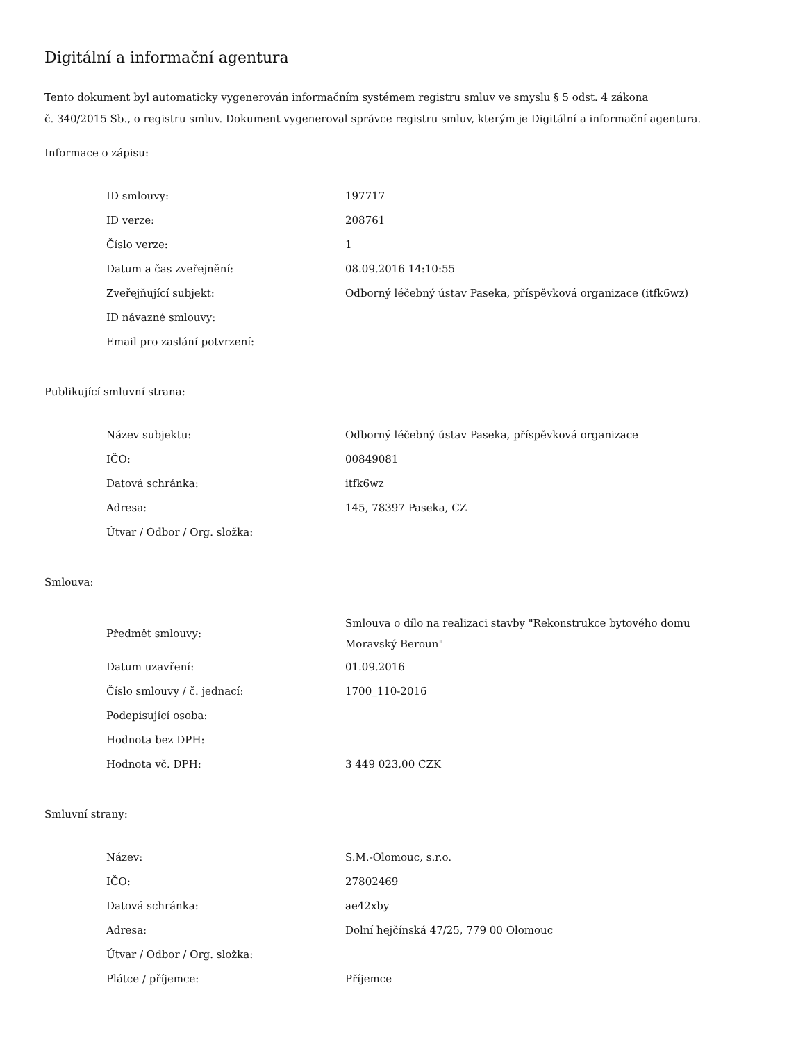Digitální a informační agentura
Tento dokument byl automaticky vygenerován informačním systémem registru smluv ve smyslu § 5 odst. 4 zákona
č. 340/2015 Sb., o registru smluv. Dokument vygeneroval správce registru smluv, kterým je Digitální a informační agentura.
Informace o zápisu:
| ID smlouvy: | 197717 |
| ID verze: | 208761 |
| Číslo verze: | 1 |
| Datum a čas zveřejnění: | 08.09.2016 14:10:55 |
| Zveřejňující subjekt: | Odborný léčebný ústav Paseka, příspěvková organizace (itfk6wz) |
| ID návazné smlouvy: | |
| Email pro zaslání potvrzení: | |
Publikující smluvní strana:
| Název subjektu: | Odborný léčebný ústav Paseka, příspěvková organizace |
| IČO: | 00849081 |
| Datová schránka: | itfk6wz |
| Adresa: | 145, 78397 Paseka, CZ |
| Útvar / Odbor / Org. složka: | |
Smlouva:
| Předmět smlouvy: | Smlouva o dílo na realizaci stavby "Rekonstrukce bytového domu Moravský Beroun" |
| Datum uzavření: | 01.09.2016 |
| Číslo smlouvy / č. jednací: | 1700_110-2016 |
| Podepisující osoba: | |
| Hodnota bez DPH: | |
| Hodnota vč. DPH: | 3 449 023,00 CZK |
Smluvní strany:
| Název: | S.M.-Olomouc, s.r.o. |
| IČO: | 27802469 |
| Datová schránka: | ae42xby |
| Adresa: | Dolní hejčínská 47/25, 779 00 Olomouc |
| Útvar / Odbor / Org. složka: | |
| Plátce / příjemce: | Příjemce |